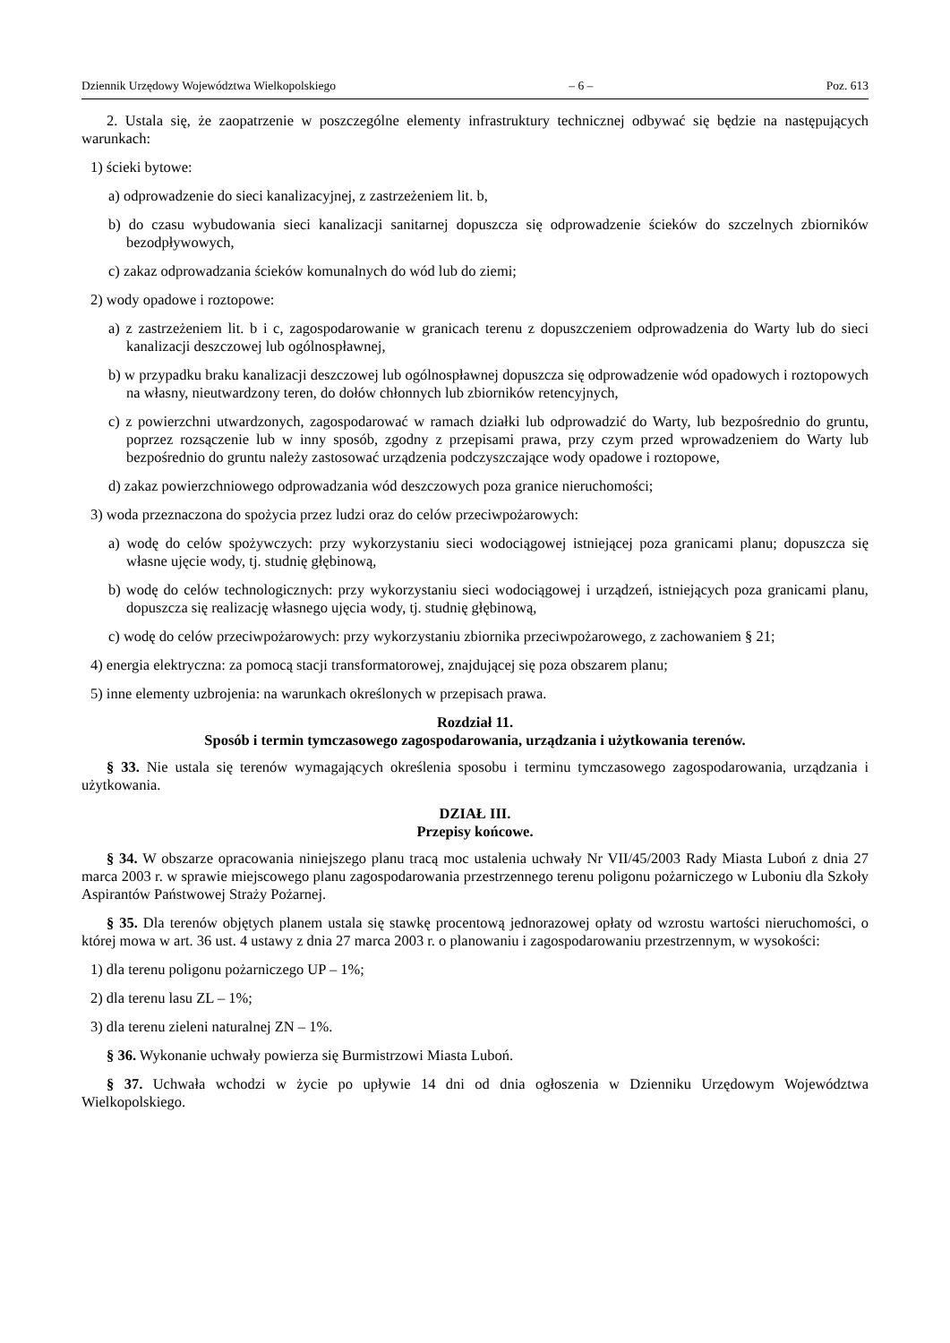Dziennik Urzędowy Województwa Wielkopolskiego – 6 – Poz. 613
2. Ustala się, że zaopatrzenie w poszczególne elementy infrastruktury technicznej odbywać się będzie na następujących warunkach:
1) ścieki bytowe:
a) odprowadzenie do sieci kanalizacyjnej, z zastrzeżeniem lit. b,
b) do czasu wybudowania sieci kanalizacji sanitarnej dopuszcza się odprowadzenie ścieków do szczelnych zbiorników bezodpływowych,
c) zakaz odprowadzania ścieków komunalnych do wód lub do ziemi;
2) wody opadowe i roztopowe:
a) z zastrzeżeniem lit. b i c, zagospodarowanie w granicach terenu z dopuszczeniem odprowadzenia do Warty lub do sieci kanalizacji deszczowej lub ogólnospławnej,
b) w przypadku braku kanalizacji deszczowej lub ogólnospławnej dopuszcza się odprowadzenie wód opadowych i roztopowych na własny, nieutwardzony teren, do dołów chłonnych lub zbiorników retencyjnych,
c) z powierzchni utwardzonych, zagospodarować w ramach działki lub odprowadzić do Warty, lub bezpośrednio do gruntu, poprzez rozsączenie lub w inny sposób, zgodny z przepisami prawa, przy czym przed wprowadzeniem do Warty lub bezpośrednio do gruntu należy zastosować urządzenia podczyszczające wody opadowe i roztopowe,
d) zakaz powierzchniowego odprowadzania wód deszczowych poza granice nieruchomości;
3) woda przeznaczona do spożycia przez ludzi oraz do celów przeciwpożarowych:
a) wodę do celów spożywczych: przy wykorzystaniu sieci wodociągowej istniejącej poza granicami planu; dopuszcza się własne ujęcie wody, tj. studnię głębinową,
b) wodę do celów technologicznych: przy wykorzystaniu sieci wodociągowej i urządzeń, istniejących poza granicami planu, dopuszcza się realizację własnego ujęcia wody, tj. studnię głębinową,
c) wodę do celów przeciwpożarowych: przy wykorzystaniu zbiornika przeciwpożarowego, z zachowaniem § 21;
4) energia elektryczna: za pomocą stacji transformatorowej, znajdującej się poza obszarem planu;
5) inne elementy uzbrojenia: na warunkach określonych w przepisach prawa.
Rozdział 11.
Sposób i termin tymczasowego zagospodarowania, urządzania i użytkowania terenów.
§ 33. Nie ustala się terenów wymagających określenia sposobu i terminu tymczasowego zagospodarowania, urządzania i użytkowania.
DZIAŁ III.
Przepisy końcowe.
§ 34. W obszarze opracowania niniejszego planu tracą moc ustalenia uchwały Nr VII/45/2003 Rady Miasta Luboń z dnia 27 marca 2003 r. w sprawie miejscowego planu zagospodarowania przestrzennego terenu poligonu pożarniczego w Luboniu dla Szkoły Aspirantów Państwowej Straży Pożarnej.
§ 35. Dla terenów objętych planem ustala się stawkę procentową jednorazowej opłaty od wzrostu wartości nieruchomości, o której mowa w art. 36 ust. 4 ustawy z dnia 27 marca 2003 r. o planowaniu i zagospodarowaniu przestrzennym, w wysokości:
1) dla terenu poligonu pożarniczego UP – 1%;
2) dla terenu lasu ZL – 1%;
3) dla terenu zieleni naturalnej ZN – 1%.
§ 36. Wykonanie uchwały powierza się Burmistrzowi Miasta Luboń.
§ 37. Uchwała wchodzi w życie po upływie 14 dni od dnia ogłoszenia w Dzienniku Urzędowym Województwa Wielkopolskiego.